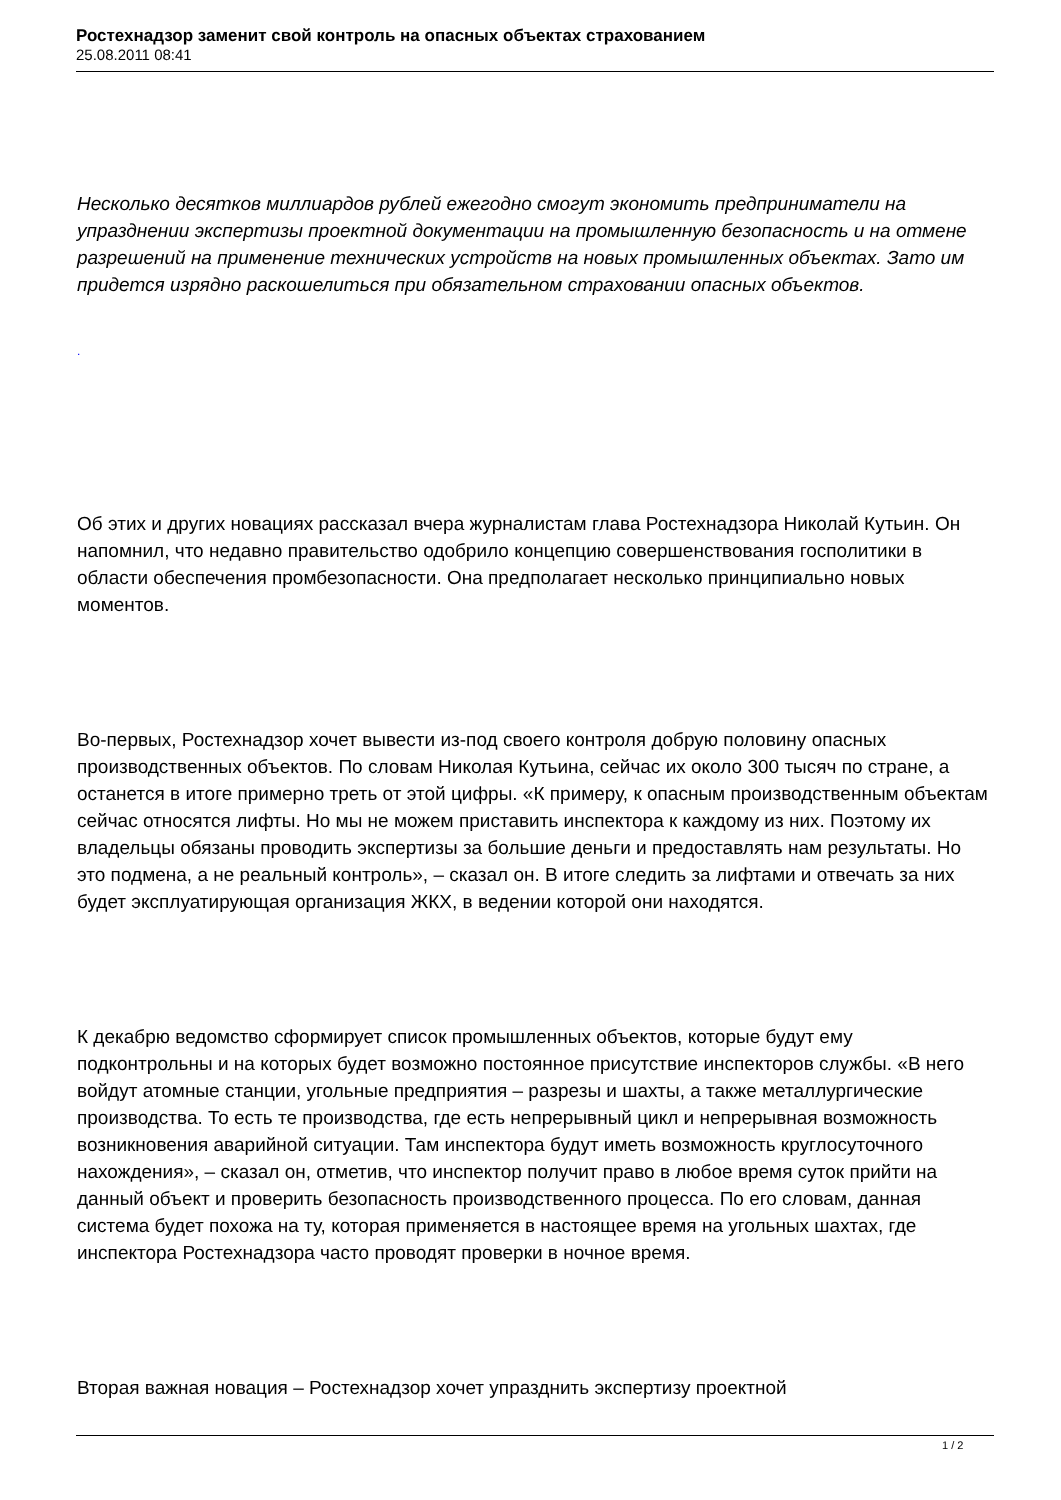Ростехнадзор заменит свой контроль на опасных объектах страхованием
25.08.2011 08:41
Несколько десятков миллиардов рублей ежегодно смогут экономить предприниматели на упразднении экспертизы проектной документации на промышленную безопасность и на отмене разрешений на применение технических устройств на новых промышленных объектах. Зато им придется изрядно раскошелиться при обязательном страховании опасных объектов.
.
Об этих и других новациях рассказал вчера журналистам глава Ростехнадзора Николай Кутьин. Он напомнил, что недавно правительство одобрило концепцию совершенствования госполитики в области обеспечения промбезопасности. Она предполагает несколько принципиально новых моментов.
Во-первых, Ростехнадзор хочет вывести из-под своего контроля добрую половину опасных производственных объектов. По словам Николая Кутьина, сейчас их около 300 тысяч по стране, а останется в итоге примерно треть от этой цифры. «К примеру, к опасным производственным объектам сейчас относятся лифты. Но мы не можем приставить инспектора к каждому из них. Поэтому их владельцы обязаны проводить экспертизы за большие деньги и предоставлять нам результаты. Но это подмена, а не реальный контроль», – сказал он. В итоге следить за лифтами и отвечать за них будет эксплуатирующая организация ЖКХ, в ведении которой они находятся.
К декабрю ведомство сформирует список промышленных объектов, которые будут ему подконтрольны и на которых будет возможно постоянное присутствие инспекторов службы. «В него войдут атомные станции, угольные предприятия – разрезы и шахты, а также металлургические производства. То есть те производства, где есть непрерывный цикл и непрерывная возможность возникновения аварийной ситуации. Там инспектора будут иметь возможность круглосуточного нахождения», – сказал он, отметив, что инспектор получит право в любое время суток прийти на данный объект и проверить безопасность производственного процесса. По его словам, данная система будет похожа на ту, которая применяется в настоящее время на угольных шахтах, где инспектора Ростехнадзора часто проводят проверки в ночное время.
Вторая важная новация – Ростехнадзор хочет упразднить экспертизу проектной
1 / 2